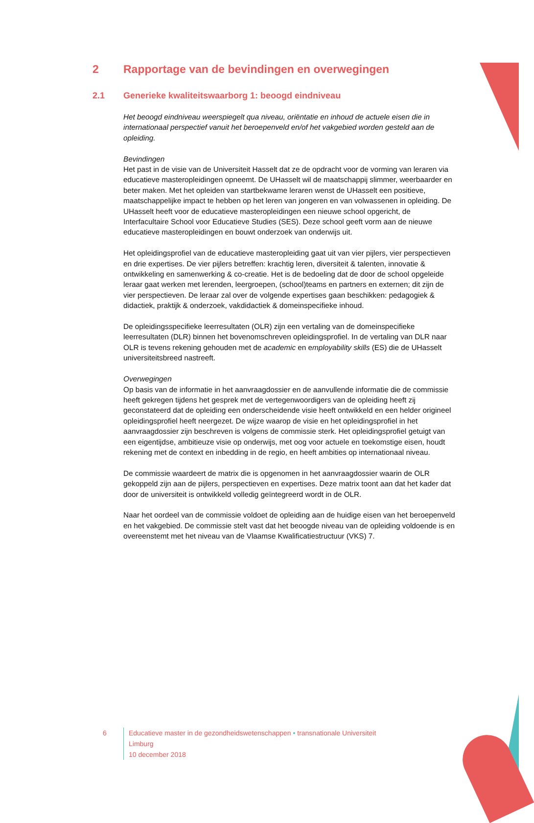2 Rapportage van de bevindingen en overwegingen
2.1 Generieke kwaliteitswaarborg 1: beoogd eindniveau
Het beoogd eindniveau weerspiegelt qua niveau, oriëntatie en inhoud de actuele eisen die in internationaal perspectief vanuit het beroepenveld en/of het vakgebied worden gesteld aan de opleiding.
Bevindingen
Het past in de visie van de Universiteit Hasselt dat ze de opdracht voor de vorming van leraren via educatieve masteropleidingen opneemt. De UHasselt wil de maatschappij slimmer, weerbaarder en beter maken. Met het opleiden van startbekwame leraren wenst de UHasselt een positieve, maatschappelijke impact te hebben op het leren van jongeren en van volwassenen in opleiding. De UHasselt heeft voor de educatieve masteropleidingen een nieuwe school opgericht, de Interfacultaire School voor Educatieve Studies (SES). Deze school geeft vorm aan de nieuwe educatieve masteropleidingen en bouwt onderzoek van onderwijs uit.
Het opleidingsprofiel van de educatieve masteropleiding gaat uit van vier pijlers, vier perspectieven en drie expertises. De vier pijlers betreffen: krachtig leren, diversiteit & talenten, innovatie & ontwikkeling en samenwerking & co-creatie. Het is de bedoeling dat de door de school opgeleide leraar gaat werken met lerenden, leergroepen, (school)teams en partners en externen; dit zijn de vier perspectieven. De leraar zal over de volgende expertises gaan beschikken: pedagogiek & didactiek, praktijk & onderzoek, vakdidactiek & domeinspecifieke inhoud.
De opleidingsspecifieke leerresultaten (OLR) zijn een vertaling van de domeinspecifieke leerresultaten (DLR) binnen het bovenomschreven opleidingsprofiel. In de vertaling van DLR naar OLR is tevens rekening gehouden met de academic en employability skills (ES) die de UHasselt universiteitsbreed nastreeft.
Overwegingen
Op basis van de informatie in het aanvraagdossier en de aanvullende informatie die de commissie heeft gekregen tijdens het gesprek met de vertegenwoordigers van de opleiding heeft zij geconstateerd dat de opleiding een onderscheidende visie heeft ontwikkeld en een helder origineel opleidingsprofiel heeft neergezet. De wijze waarop de visie en het opleidingsprofiel in het aanvraagdossier zijn beschreven is volgens de commissie sterk. Het opleidingsprofiel getuigt van een eigentijdse, ambitieuze visie op onderwijs, met oog voor actuele en toekomstige eisen, houdt rekening met de context en inbedding in de regio, en heeft ambities op internationaal niveau.
De commissie waardeert de matrix die is opgenomen in het aanvraagdossier waarin de OLR gekoppeld zijn aan de pijlers, perspectieven en expertises. Deze matrix toont aan dat het kader dat door de universiteit is ontwikkeld volledig geïntegreerd wordt in de OLR.
Naar het oordeel van de commissie voldoet de opleiding aan de huidige eisen van het beroepenveld en het vakgebied. De commissie stelt vast dat het beoogde niveau van de opleiding voldoende is en overeenstemt met het niveau van de Vlaamse Kwalificatiestructuur (VKS) 7.
6 Educatieve master in de gezondheidswetenschappen • transnationale Universiteit Limburg
10 december 2018